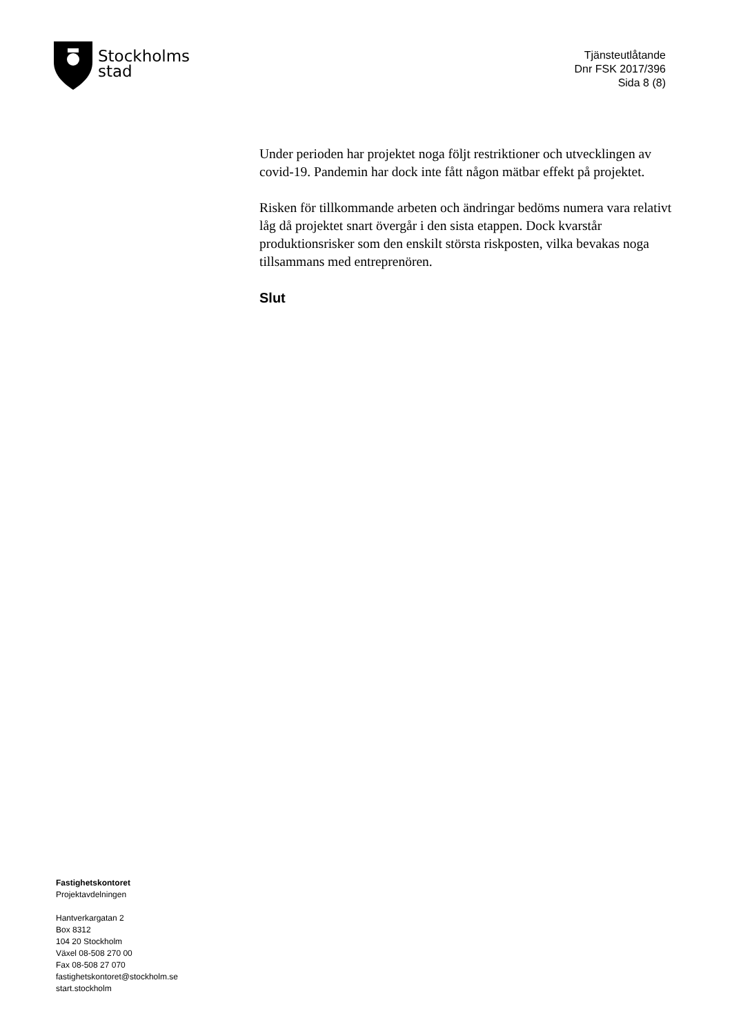Stockholms
stad
Tjänsteutlåtande
Dnr FSK 2017/396
Sida 8 (8)
Under perioden har projektet noga följt restriktioner och utvecklingen av covid-19. Pandemin har dock inte fått någon mätbar effekt på projektet.
Risken för tillkommande arbeten och ändringar bedöms numera vara relativt låg då projektet snart övergår i den sista etappen. Dock kvarstår produktionsrisker som den enskilt största riskposten, vilka bevakas noga tillsammans med entreprenören.
Slut
Fastighetskontoret
Projektavdelningen
Hantverkargatan 2
Box 8312
104 20 Stockholm
Växel 08-508 270 00
Fax 08-508 27 070
fastighetskontoret@stockholm.se
start.stockholm